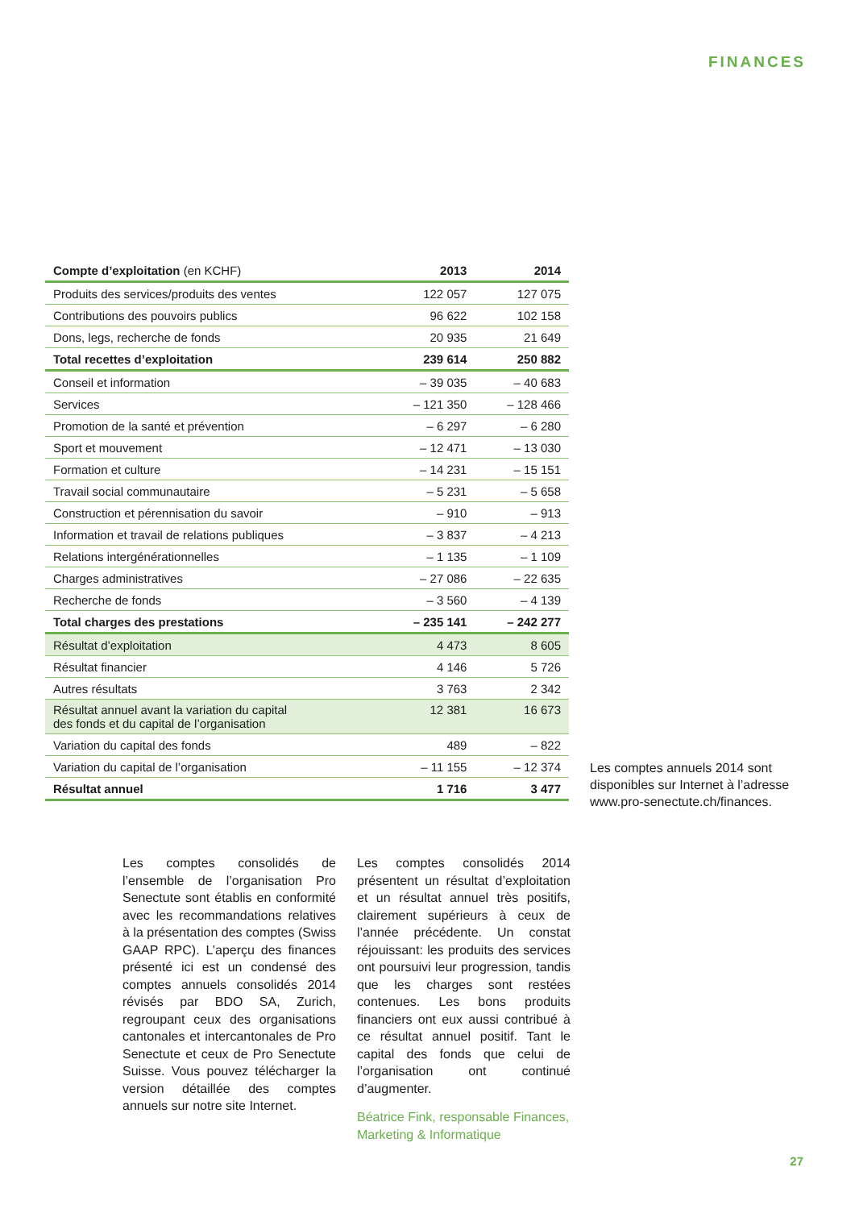FINANCES
| Compte d’exploitation (en KCHF) | 2013 | 2014 |
| --- | --- | --- |
| Produits des services/produits des ventes | 122 057 | 127 075 |
| Contributions des pouvoirs publics | 96 622 | 102 158 |
| Dons, legs, recherche de fonds | 20 935 | 21 649 |
| Total recettes d’exploitation | 239 614 | 250 882 |
| Conseil et information | – 39 035 | – 40 683 |
| Services | – 121 350 | – 128 466 |
| Promotion de la santé et prévention | – 6 297 | – 6 280 |
| Sport et mouvement | – 12 471 | – 13 030 |
| Formation et culture | – 14 231 | – 15 151 |
| Travail social communautaire | – 5 231 | – 5 658 |
| Construction et pérennisation du savoir | – 910 | – 913 |
| Information et travail de relations publiques | – 3 837 | – 4 213 |
| Relations intergénérationnelles | – 1 135 | – 1 109 |
| Charges administratives | – 27 086 | – 22 635 |
| Recherche de fonds | – 3 560 | – 4 139 |
| Total charges des prestations | – 235 141 | – 242 277 |
| Résultat d’exploitation | 4 473 | 8 605 |
| Résultat financier | 4 146 | 5 726 |
| Autres résultats | 3 763 | 2 342 |
| Résultat annuel avant la variation du capital des fonds et du capital de l’organisation | 12 381 | 16 673 |
| Variation du capital des fonds | 489 | – 822 |
| Variation du capital de l’organisation | – 11 155 | – 12 374 |
| Résultat annuel | 1 716 | 3 477 |
Les comptes annuels 2014 sont disponibles sur Internet à l’adresse www.pro-senectute.ch/finances.
Les comptes consolidés de l’ensemble de l’organisation Pro Senectute sont établis en conformité avec les recommandations relatives à la présentation des comptes (Swiss GAAP RPC). L’aperçu des finances présenté ici est un condensé des comptes annuels consolidés 2014 révisés par BDO SA, Zurich, regroupant ceux des organisations cantonales et intercantonales de Pro Senectute et ceux de Pro Senectute Suisse. Vous pouvez télécharger la version détaillée des comptes annuels sur notre site Internet.
Les comptes consolidés 2014 présentent un résultat d’exploitation et un résultat annuel très positifs, clairement supérieurs à ceux de l’année précédente. Un constat réjouissant: les produits des services ont poursuivi leur progression, tandis que les charges sont restées contenues. Les bons produits financiers ont eux aussi contribué à ce résultat annuel positif. Tant le capital des fonds que celui de l’organisation ont continué d’augmenter.
Béatrice Fink, responsable Finances, Marketing & Informatique
27